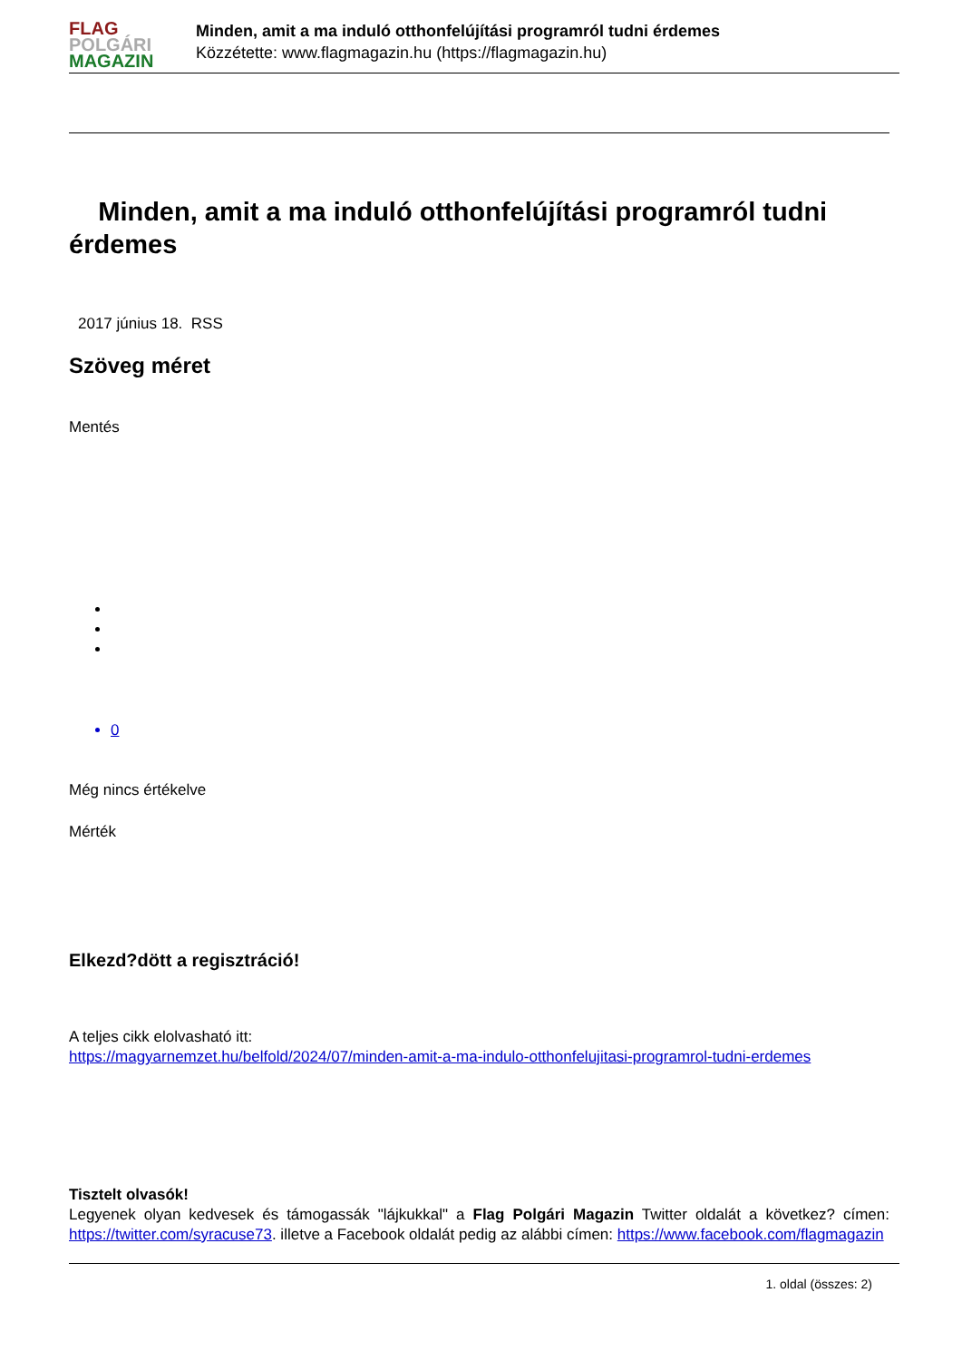FLAG
POLGÁRI
MAGAZIN
Minden, amit a ma induló otthonfelújítási programról tudni érdemes
Közzétette: www.flagmagazin.hu (https://flagmagazin.hu)
Minden, amit a ma induló otthonfelújítási programról tudni érdemes
2017 június 18. RSS
Szöveg méret
Mentés
0
Még nincs értékelve
Mérték
Elkezd?dött a regisztráció!
A teljes cikk elolvasható itt:
https://magyarnemzet.hu/belfold/2024/07/minden-amit-a-ma-indulo-otthonfelujitasi-programrol-tudni-erdemes
Tisztelt olvasók!
Legyenek olyan kedvesek és támogassák "lájkukkal" a Flag Polgári Magazin Twitter oldalát a következ? címen: https://twitter.com/syracuse73. illetve a Facebook oldalát pedig az alábbi címen: https://www.facebook.com/flagmagazin
1. oldal (összes: 2)